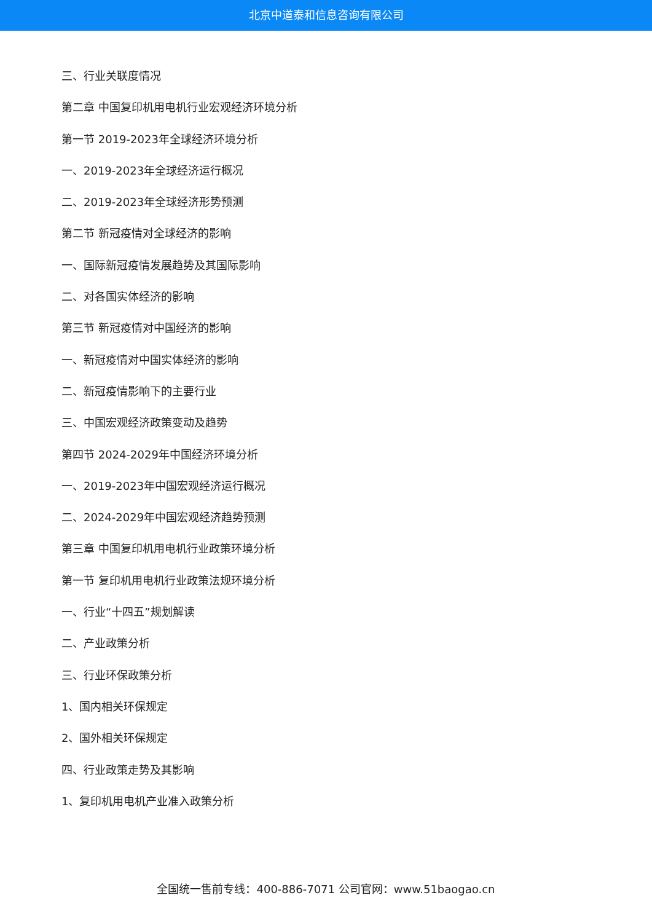北京中道泰和信息咨询有限公司
三、行业关联度情况
第二章 中国复印机用电机行业宏观经济环境分析
第一节 2019-2023年全球经济环境分析
一、2019-2023年全球经济运行概况
二、2019-2023年全球经济形势预测
第二节 新冠疫情对全球经济的影响
一、国际新冠疫情发展趋势及其国际影响
二、对各国实体经济的影响
第三节 新冠疫情对中国经济的影响
一、新冠疫情对中国实体经济的影响
二、新冠疫情影响下的主要行业
三、中国宏观经济政策变动及趋势
第四节 2024-2029年中国经济环境分析
一、2019-2023年中国宏观经济运行概况
二、2024-2029年中国宏观经济趋势预测
第三章 中国复印机用电机行业政策环境分析
第一节 复印机用电机行业政策法规环境分析
一、行业“十四五”规划解读
二、产业政策分析
三、行业环保政策分析
1、国内相关环保规定
2、国外相关环保规定
四、行业政策走势及其影响
1、复印机用电机产业准入政策分析
全国统一售前专线：400-886-7071 公司官网：www.51baogao.cn